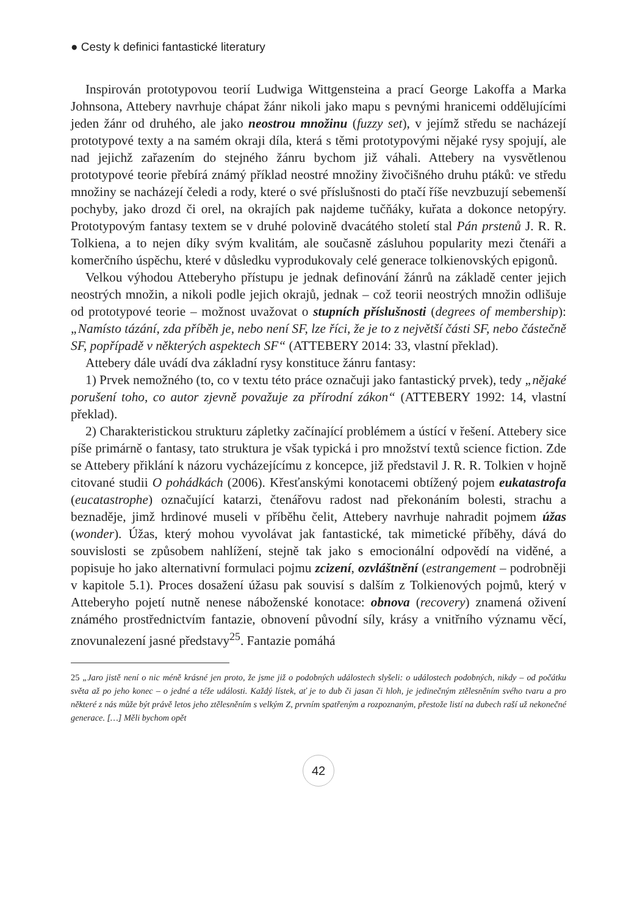● Cesty k definici fantastické literatury
Inspirován prototypovou teorií Ludwiga Wittgensteina a prací George Lakoffa a Marka Johnsona, Attebery navrhuje chápat žánr nikoli jako mapu s pevnými hranicemi oddělujícími jeden žánr od druhého, ale jako neostrou množinu (fuzzy set), v jejímž středu se nacházejí prototypové texty a na samém okraji díla, která s těmi prototypovými nějaké rysy spojují, ale nad jejichž zařazením do stejného žánru bychom již váhali. Attebery na vysvětlenou prototypové teorie přebírá známý příklad neostré množiny živočišného druhu ptáků: ve středu množiny se nacházejí čeledi a rody, které o své příslušnosti do ptačí říše nevzbuzují sebemenší pochyby, jako drozd či orel, na okrajích pak najdeme tučňáky, kuřata a dokonce netopýry. Prototypovým fantasy textem se v druhé polovině dvacátého století stal Pán prstenů J. R. R. Tolkiena, a to nejen díky svým kvalitám, ale současně zásluhou popularity mezi čtenáři a komerčního úspěchu, které v důsledku vyprodukovaly celé generace tolkienovských epigonů.
Velkou výhodou Atteberyho přístupu je jednak definování žánrů na základě center jejich neostrých množin, a nikoli podle jejich okrajů, jednak – což teorii neostrých množin odlišuje od prototypové teorie – možnost uvažovat o stupních příslušnosti (degrees of membership): „Namísto tázání, zda příběh je, nebo není SF, lze říci, že je to z největší části SF, nebo částečně SF, popřípadě v některých aspektech SF“ (ATTEBERY 2014: 33, vlastní překlad).
Attebery dále uvádí dva základní rysy konstituce žánru fantasy:
1) Prvek nemožného (to, co v textu této práce označuji jako fantastický prvek), tedy „nějaké porušení toho, co autor zjevně považuje za přírodní zákon“ (ATTEBERY 1992: 14, vlastní překlad).
2) Charakteristickou strukturu zápletky začínající problémem a ústící v řešení. Attebery sice píše primárně o fantasy, tato struktura je však typická i pro množství textů science fiction. Zde se Attebery přiklání k názoru vycházejícímu z koncepce, již představil J. R. R. Tolkien v hojně citované studii O pohádkách (2006). Křesťanskými konotacemi obtížený pojem eukatastrofa (eucatastrophe) označující katarzi, čtenářovu radost nad překonáním bolesti, strachu a beznaděje, jimž hrdinové museli v příběhu čelit, Attebery navrhuje nahradit pojmem úžas (wonder). Úžas, který mohou vyvolávat jak fantastické, tak mimetické příběhy, dává do souvislosti se způsobem nahlížení, stejně tak jako s emocionální odpovědí na viděné, a popisuje ho jako alternativní formulaci pojmu zcizení, ozvláštnění (estrangement – podrobněji v kapitole 5.1). Proces dosažení úžasu pak souvisí s dalším z Tolkienových pojmů, který v Atteberyho pojetí nutně nenese náboženské konotace: obnova (recovery) znamená oživení známého prostřednictvím fantazie, obnovení původní síly, krásy a vnitřního významu věcí, znovunalezení jasné představy<sup>25</sup>. Fantazie pomáhá
25 „Jaro jistě není o nic méně krásné jen proto, že jsme již o podobných událostech slyšeli: o událostech podobných, nikdy – od počátku světa až po jeho konec – o jedné a téže události. Každý lístek, ať je to dub či jasan či hloh, je jedinečným ztělesněním svého tvaru a pro některé z nás může být právě letos jeho ztělesněním s velkým Z, prvním spatřeným a rozpoznaným, přestože listí na dubech raší už nekonečné generace. […] Měli bychom opět
42